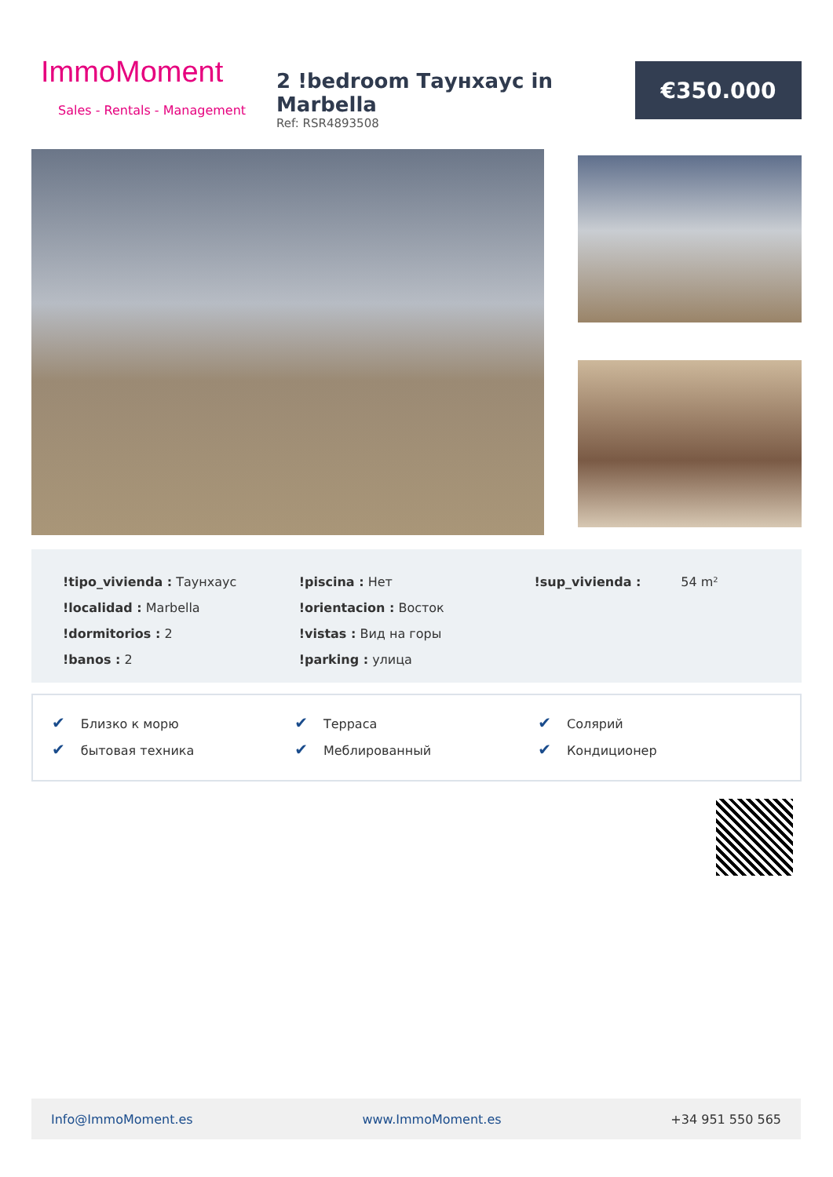ImmoMoment
Sales - Rentals - Management
2 !bedroom Таунхаус in Marbella
Ref: RSR4893508
€350.000
| !tipo_vivienda : Таунхаус | !piscina : Нет | !sup_vivienda : 54 m² |
| !localidad : Marbella | !orientacion : Восток | |
| !dormitorios : 2 | !vistas : Вид на горы | |
| !banos : 2 | !parking : улица | |
| ✔ Близко к морю | ✔ Терраса | ✔ Солярий |
| ✔ бытовая техника | ✔ Меблированный | ✔ Кондиционер |
Info@ImmoMoment.es www.ImmoMoment.es +34 951 550 565